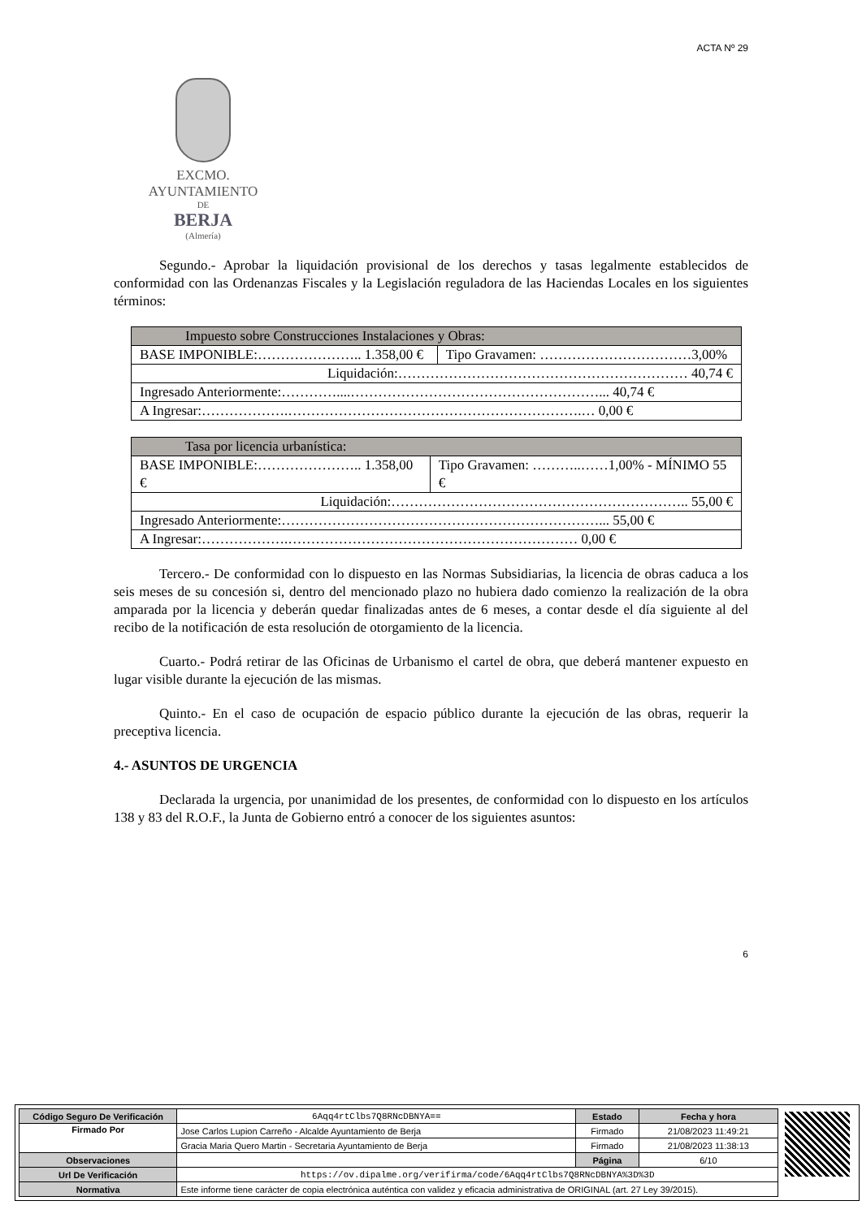ACTA Nº 29
EXCMO. AYUNTAMIENTO
DE
BERJA
(Almería)
Segundo.- Aprobar la liquidación provisional de los derechos y tasas legalmente establecidos de conformidad con las Ordenanzas Fiscales y la Legislación reguladora de las Haciendas Locales en los siguientes términos:
| Impuesto sobre Construcciones Instalaciones y Obras: | |
| BASE IMPONIBLE:………………….. 1.358,00 € | Tipo Gravamen: ……………………………3,00% |
| Liquidación:……………………………………………………… 40,74 € | |
| Ingresado Anteriormente:…………....………………………………………………... 40,74 € | |
| A Ingresar:……………….……………………………………………………….… 0,00 € | |
| Tasa por licencia urbanística: | |
| BASE IMPONIBLE:………………….. 1.358,00 € | Tipo Gravamen: ………..……1,00% - MÍNIMO 55 € |
| Liquidación:……………………………………………………….. 55,00 € | |
| Ingresado Anteriormente:……………………………………………………………... 55,00 € | |
| A Ingresar:……………….……………………………………………………… 0,00 € | |
Tercero.- De conformidad con lo dispuesto en las Normas Subsidiarias, la licencia de obras caduca a los seis meses de su concesión si, dentro del mencionado plazo no hubiera dado comienzo la realización de la obra amparada por la licencia y deberán quedar finalizadas antes de 6 meses, a contar desde el día siguiente al del recibo de la notificación de esta resolución de otorgamiento de la licencia.
Cuarto.- Podrá retirar de las Oficinas de Urbanismo el cartel de obra, que deberá mantener expuesto en lugar visible durante la ejecución de las mismas.
Quinto.- En el caso de ocupación de espacio público durante la ejecución de las obras, requerir la preceptiva licencia.
4.- ASUNTOS DE URGENCIA
Declarada la urgencia, por unanimidad de los presentes, de conformidad con lo dispuesto en los artículos 138 y 83 del R.O.F., la Junta de Gobierno entró a conocer de los siguientes asuntos:
6
| Código Seguro De Verificación | 6Aqq4rtClbs7Q8RNcDBNYA== | Estado | Fecha y hora |
| Firmado Por | Jose Carlos Lupion Carreño - Alcalde Ayuntamiento de Berja | Firmado | 21/08/2023 11:49:21 |
| | Gracia Maria Quero Martin - Secretaria Ayuntamiento de Berja | Firmado | 21/08/2023 11:38:13 |
| Observaciones | | Página | 6/10 |
| Url De Verificación | https://ov.dipalme.org/verifirma/code/6Aqq4rtClbs7Q8RNcDBNYA%3D%3D | | |
| Normativa | Este informe tiene carácter de copia electrónica auténtica con validez y eficacia administrativa de ORIGINAL (art. 27 Ley 39/2015). | | |